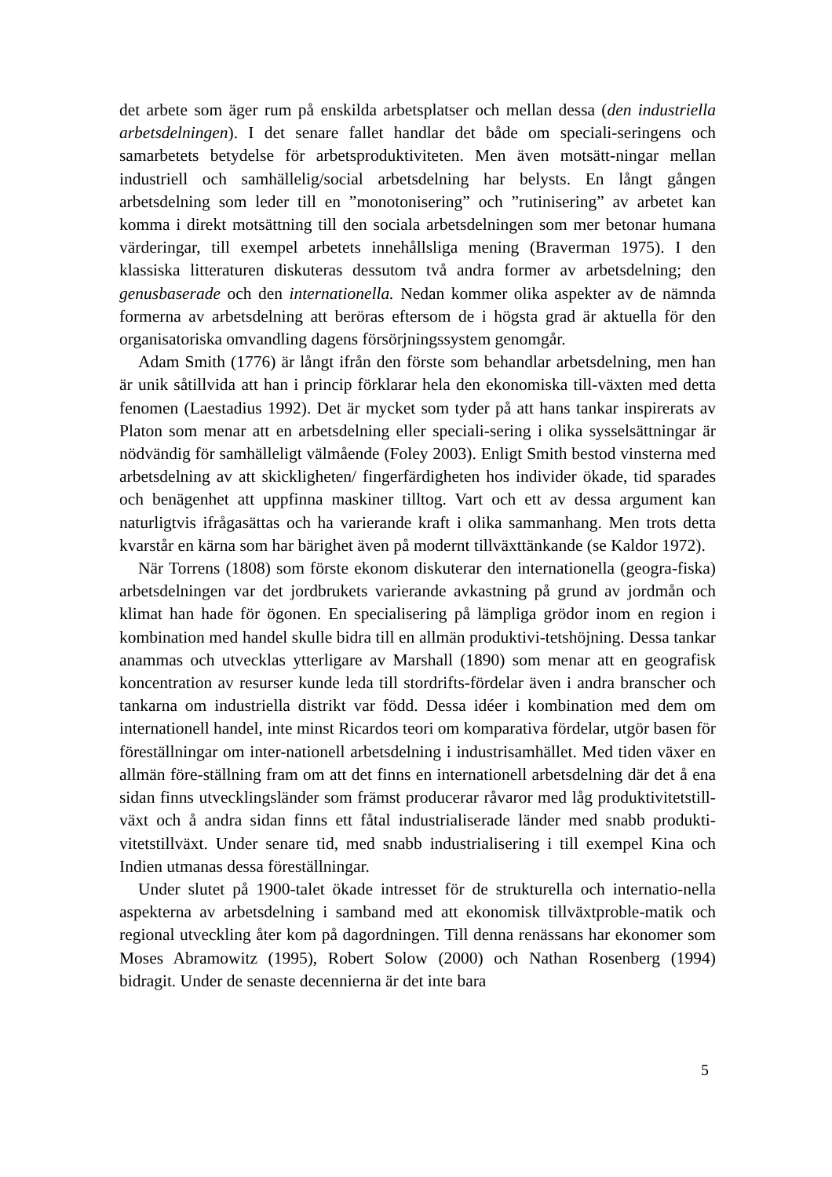det arbete som äger rum på enskilda arbetsplatser och mellan dessa (den industriella arbetsdelningen). I det senare fallet handlar det både om speciali-seringens och samarbetets betydelse för arbetsproduktiviteten. Men även motsätt-ningar mellan industriell och samhällelig/social arbetsdelning har belysts. En långt gången arbetsdelning som leder till en ”monotonisering” och ”rutinisering” av arbetet kan komma i direkt motsättning till den sociala arbetsdelningen som mer betonar humana värderingar, till exempel arbetets innehållsliga mening (Braverman 1975). I den klassiska litteraturen diskuteras dessutom två andra former av arbetsdelning; den genusbaserade och den internationella. Nedan kommer olika aspekter av de nämnda formerna av arbetsdelning att beröras eftersom de i högsta grad är aktuella för den organisatoriska omvandling dagens försörjningssystem genomgår.
Adam Smith (1776) är långt ifrån den förste som behandlar arbetsdelning, men han är unik såtillvida att han i princip förklarar hela den ekonomiska till-växten med detta fenomen (Laestadius 1992). Det är mycket som tyder på att hans tankar inspirerats av Platon som menar att en arbetsdelning eller speciali-sering i olika sysselsättningar är nödvändig för samhälleligt välmående (Foley 2003). Enligt Smith bestod vinsterna med arbetsdelning av att skickligheten/ fingerfärdigheten hos individer ökade, tid sparades och benägenhet att uppfinna maskiner tilltog. Vart och ett av dessa argument kan naturligtvis ifrågasättas och ha varierande kraft i olika sammanhang. Men trots detta kvarstår en kärna som har bärighet även på modernt tillväxttänkande (se Kaldor 1972).
När Torrens (1808) som förste ekonom diskuterar den internationella (geogra-fiska) arbetsdelningen var det jordbrukets varierande avkastning på grund av jordmån och klimat han hade för ögonen. En specialisering på lämpliga grödor inom en region i kombination med handel skulle bidra till en allmän produktivi-tetshöjning. Dessa tankar anammas och utvecklas ytterligare av Marshall (1890) som menar att en geografisk koncentration av resurser kunde leda till stordrifts-fördelar även i andra branscher och tankarna om industriella distrikt var född. Dessa idéer i kombination med dem om internationell handel, inte minst Ricardos teori om komparativa fördelar, utgör basen för föreställningar om inter-nationell arbetsdelning i industrisamhället. Med tiden växer en allmän före-ställning fram om att det finns en internationell arbetsdelning där det å ena sidan finns utvecklingsländer som främst producerar råvaror med låg produktivitetstill-växt och å andra sidan finns ett fåtal industrialiserade länder med snabb produkti-vitetstillväxt. Under senare tid, med snabb industrialisering i till exempel Kina och Indien utmanas dessa föreställningar.
Under slutet på 1900-talet ökade intresset för de strukturella och internatio-nella aspekterna av arbetsdelning i samband med att ekonomisk tillväxtproble-matik och regional utveckling åter kom på dagordningen. Till denna renässans har ekonomer som Moses Abramowitz (1995), Robert Solow (2000) och Nathan Rosenberg (1994) bidragit. Under de senaste decennierna är det inte bara
5